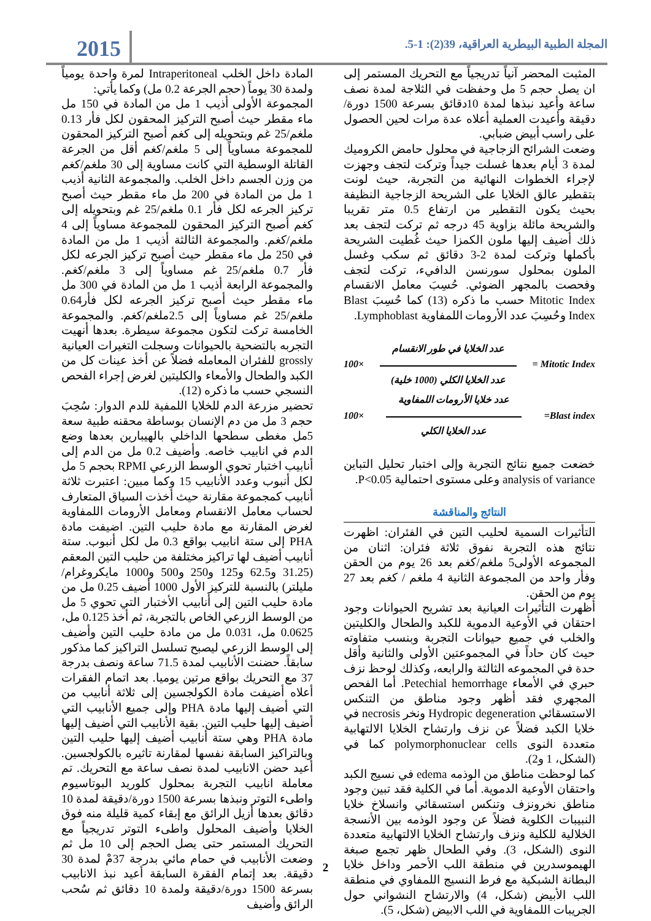2015
المجلة الطبية البيطرية العراقية، 39(2): 1-5.
المادة داخل الخلب Intraperitoneal لمرة واحدة يومياً ولمدة 30 يوماً (حجم الجرعة 0.2 مل) وكما يأتي:
المجموعة الأولى أذيب 1 مل من المادة في 150 مل ماء مقطر حيث أصبح التركيز المحقون لكل فأر 0.13 ملغم/25 غم وبتحويله إلى كغم أصبح التركيز المحقون للمجموعة مساوياً إلى 5 ملغم/كغم أقل من الجرعة القاتلة الوسطية التي كانت مساوية إلى 30 ملغم/كغم من وزن الجسم داخل الخلب. والمجموعة الثانية أذيب 1 مل من المادة في 200 مل ماء مقطر حيث أصبح تركيز الجرعه لكل فأر 0.1 ملغم/25 غم وبتحويله إلى كغم أصبح التركيز المحقون للمجموعة مساوياً إلى 4 ملغم/كغم. والمجموعة الثالثة أذيب 1 مل من المادة في 250 مل ماء مقطر حيث أصبح تركيز الجرعه لكل فأر 0.7 ملغم/25 غم مساوياً إلى 3 ملغم/كغم. والمجموعة الرابعة أذيب 1 مل من المادة في 300 مل ماء مقطر حيث أصبح تركيز الجرعه لكل فأر0.64 ملغم/25 غم مساوياً إلى 2.5ملغم/كغم. والمجموعة الخامسة تركت لتكون مجموعة سيطرة. بعدها أنهيت التجربه بالتضحية بالحيوانات وسجلت التغيرات العيانية grossly للفئران المعامله فضلاً عن أخذ عينات كل من الكبد والطحال والأمعاء والكليتين لغرض إجراء الفحص النسجي حسب ما ذكره (12).
تحضير مزرعة الدم للخلايا اللمفية للدم الدوار: سُحِبَ حجم 3 مل من دم الإنسان بوساطة محقنه طبية سعة 5مل مغطى سطحها الداخلي بالهيبارين بعدها وضع الدم في انابيب خاصه. وأضيف 0.2 مل من الدم إلى أنابيب اختبار تحوي الوسط الزرعي RPMI بحجم 5 مل لكل أنبوب وعدد الأنابيب 15 وكما مبين: اعتبرت ثلاثة أنابيب كمجموعة مقارنة حيث أخذت السياق المتعارف لحساب معامل الانقسام ومعامل الأرومات اللمفاوية لغرض المقارنة مع مادة حليب التين. اضيفت مادة PHA إلى ستة انابيب بواقع 0.3 مل لكل أنبوب. ستة أنابيب أضيف لها تراكيز مختلفة من حليب التين المعقم (31.25 و62.5 و125 و250 و500 و1000 مايكروغرام/مليلتر) بالنسبة للتركيز الأول 1000 أضيف 0.25 مل من مادة حليب التين إلى أنابيب الأختبار التي تحوي 5 مل من الوسط الزرعي الخاص بالتجربة، ثم أخذ 0.125 مل، 0.0625 مل، 0.031 مل من مادة حليب التين وأضيف إلى الوسط الزرعي ليصبح تسلسل التراكيز كما مذكور سابقاً. حضنت الأنابيب لمدة 71.5 ساعة ونصف بدرجة 37 مع التحريك بواقع مرتين يوميا. بعد اتمام الفقرات أعلاه أضيفت مادة الكولجسين إلى ثلاثة أنابيب من التي أضيف إليها مادة PHA وإلى جميع الأنابيب التي أضيف إليها حليب التين. بقية الأنابيب التي أضيف إليها مادة PHA وهي ستة أنابيب أضيف إليها حليب التين وبالتراكيز السابقة نفسها لمقارنة تاثيره بالكولجسين. أعيد حضن الانابيب لمدة نصف ساعة مع التحريك. تم معاملة انابيب التجربة بمحلول كلوريد البوتاسيوم واطىء التوتر ونبذها بسرعة 1500 دورة/دقيقة لمدة 10 دقائق بعدها أزيل الرائق مع إبقاء كمية قليلة منه فوق الخلايا وأضيف المحلول واطىء التوتر تدريجياً مع التحريك المستمر حتى يصل الحجم إلى 10 مل ثم وضعت الأنابيب في حمام مائي بدرجة 37مْ لمدة 30 دقيقة. بعد إتمام الفقرة السابقة أعيد نبذ الانابيب بسرعة 1500 دورة/دقيقة ولمدة 10 دقائق ثم سُحب الرائق وأضيف
المثبت المحضر آنياً تدريجياً مع التحريك المستمر إلى ان يصل حجم 5 مل وحفظت في الثلاجة لمدة نصف ساعة وأعيد نبذها لمدة 10دقائق بسرعة 1500 دورة/دقيقة وأعيدت العملية أعلاه عدة مرات لحين الحصول على راسب أبيض ضبابي.
وضعت الشرائح الزجاجية في محلول حامض الكروميك لمدة 3 أيام بعدها غسلت جيداً وتركت لتجف وجهزت لإجراء الخطوات النهائية من التجربة، حيث لونت بتقطير عالق الخلايا على الشريحة الزجاجية النظيفة بحيث يكون التقطير من ارتفاع 0.5 متر تقريبا والشريحة مائلة بزاوية 45 درجه ثم تركت لتجف بعد ذلك أضيف إليها ملون الكمزا حيث غُطيت الشريحة بأكملها وتركت لمدة 2-3 دقائق ثم سكب وغسل الملون بمحلول سورنسن الدافيء، تركت لتجف وفحصت بالمجهر الضوئي. حُسِبَ معامل الانقسام Mitotic Index حسب ما ذكره (13) كما حُسِبَ Blast Index وحُسِبَ عدد الأرومات اللمفاوية Lymphoblast.
100×
عدد الخلايا في طور الانقسام
عدد الخلايا الكلي (1000 خلية)
= Mitotic Index
100×
عدد خلايا الأرومات اللمفاوية
عدد الخلايا الكلي
=Blast index
خضعت جميع نتائج التجربة وإلى اختبار تحليل التباين analysis of variance وعلى مستوى احتمالية P<0.05.
النتائج والمناقشة
التأثيرات السمية لحليب التين في الفئران: اظهرت نتائج هذه التجربة نفوق ثلاثة فئران: اثنان من المجموعه الأولى5 ملغم/كغم بعد 26 يوم من الحقن وفأر واحد من المجموعة الثانية 4 ملغم / كغم بعد 27 يوم من الحقن.
أظهرت التأثيرات العيانية بعد تشريح الحيوانات وجود احتقان في الأوعية الدموية للكبد والطحال والكليتين والخلب في جميع حيوانات التجربة وبنسب متفاوته حيث كان حاداً في المجموعتين الأولى والثانية وأقل حدة في المجموعه الثالثة والرابعه، وكذلك لوحظ نزف حبري في الأمعاء Petechial hemorrhage. أما الفحص المجهري فقد أظهر وجود مناطق من التنكس الاستسقائي Hydropic degeneration ونخر necrosis في خلايا الكبد فضلاً عن نزف وارتشاح الخلايا الالتهابية متعددة النوى polymorphonuclear cells كما في (الشكل، 1 و2).
كما لوحظت مناطق من الوذمه edema في نسيج الكبد واحتقان الأوعية الدموية. أما في الكلية فقد تبين وجود مناطق نخرونزف وتنكس استسقائي وانسلاخ خلايا النبيبات الكلوية فضلاً عن وجود الوذمه بين الأنسجة الخلالية للكلية ونزف وارتشاح الخلايا الالتهابية متعددة النوى (الشكل، 3). وفي الطحال ظهر تجمع صبغة الهيموسدرين في منطقة اللب الأحمر وداخل خلايا البطانة الشبكية مع فرط النسيج اللمفاوي في منطقة اللب الأبيض (شكل، 4) والارتشاح النشواني حول الجريبات اللمفاوية في اللب الابيض (شكل، 5).
2